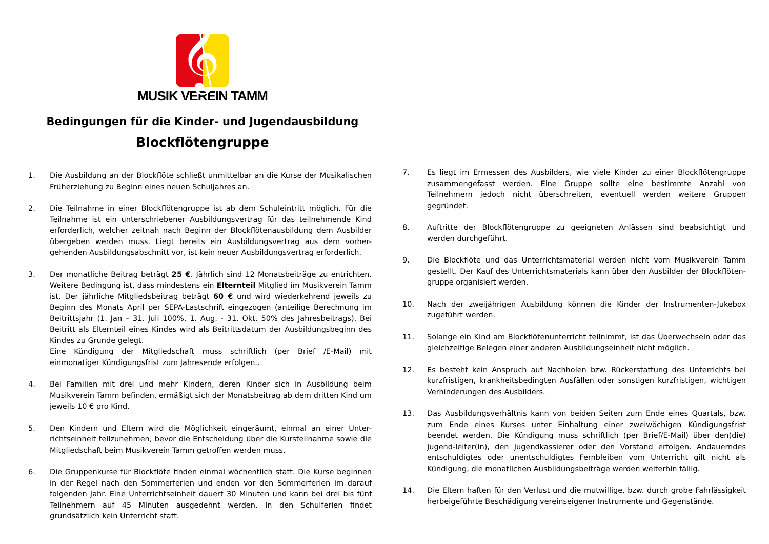𝄞
MUSIK VEREIN TAMM
Bedingungen für die Kinder- und Jugendausbildung
Blockflötengruppe
1. Die Ausbildung an der Blockflöte schließt unmittelbar an die Kurse der Musikalischen Früherziehung zu Beginn eines neuen Schuljahres an.
2. Die Teilnahme in einer Blockflötengruppe ist ab dem Schuleintritt möglich. Für die Teilnahme ist ein unterschriebener Ausbildungsvertrag für das teilnehmende Kind erforderlich, welcher zeitnah nach Beginn der Blockflötenausbildung dem Ausbilder übergeben werden muss. Liegt bereits ein Ausbildungsvertrag aus dem vorher-gehenden Ausbildungsabschnitt vor, ist kein neuer Ausbildungsvertrag erforderlich.
3. Der monatliche Beitrag beträgt 25 €. Jährlich sind 12 Monatsbeiträge zu entrichten. Weitere Bedingung ist, dass mindestens ein Elternteil Mitglied im Musikverein Tamm ist. Der jährliche Mitgliedsbeitrag beträgt 60 € und wird wiederkehrend jeweils zu Beginn des Monats April per SEPA-Lastschrift eingezogen (anteilige Berechnung im Beitrittsjahr (1. Jan – 31. Juli 100%, 1. Aug. - 31. Okt. 50% des Jahresbeitrags). Bei Beitritt als Elternteil eines Kindes wird als Beitrittsdatum der Ausbildungsbeginn des Kindes zu Grunde gelegt.
Eine Kündigung der Mitgliedschaft muss schriftlich (per Brief /E-Mail) mit einmonatiger Kündigungsfrist zum Jahresende erfolgen..
4. Bei Familien mit drei und mehr Kindern, deren Kinder sich in Ausbildung beim Musikverein Tamm befinden, ermäßigt sich der Monatsbeitrag ab dem dritten Kind um jeweils 10 € pro Kind.
5. Den Kindern und Eltern wird die Möglichkeit eingeräumt, einmal an einer Unter-richtseinheit teilzunehmen, bevor die Entscheidung über die Kursteilnahme sowie die Mitgliedschaft beim Musikverein Tamm getroffen werden muss.
6. Die Gruppenkurse für Blockflöte finden einmal wöchentlich statt. Die Kurse beginnen in der Regel nach den Sommerferien und enden vor den Sommerferien im darauf folgenden Jahr. Eine Unterrichtseinheit dauert 30 Minuten und kann bei drei bis fünf Teilnehmern auf 45 Minuten ausgedehnt werden. In den Schulferien findet grundsätzlich kein Unterricht statt.
7. Es liegt im Ermessen des Ausbilders, wie viele Kinder zu einer Blockflötengruppe zusammengefasst werden. Eine Gruppe sollte eine bestimmte Anzahl von Teilnehmern jedoch nicht überschreiten, eventuell werden weitere Gruppen gegründet.
8. Auftritte der Blockflötengruppe zu geeigneten Anlässen sind beabsichtigt und werden durchgeführt.
9. Die Blockflöte und das Unterrichtsmaterial werden nicht vom Musikverein Tamm gestellt. Der Kauf des Unterrichtsmaterials kann über den Ausbilder der Blockflöten-gruppe organisiert werden.
10. Nach der zweijährigen Ausbildung können die Kinder der Instrumenten-Jukebox zugeführt werden.
11. Solange ein Kind am Blockflötenunterricht teilnimmt, ist das Überwechseln oder das gleichzeitige Belegen einer anderen Ausbildungseinheit nicht möglich.
12. Es besteht kein Anspruch auf Nachholen bzw. Rückerstattung des Unterrichts bei kurzfristigen, krankheitsbedingten Ausfällen oder sonstigen kurzfristigen, wichtigen Verhinderungen des Ausbilders.
13. Das Ausbildungsverhältnis kann von beiden Seiten zum Ende eines Quartals, bzw. zum Ende eines Kurses unter Einhaltung einer zweiwöchigen Kündigungsfrist beendet werden. Die Kündigung muss schriftlich (per Brief/E-Mail) über den(die) Jugend-leiter(in), den Jugendkassierer oder den Vorstand erfolgen. Andauerndes entschuldigtes oder unentschuldigtes Fernbleiben vom Unterricht gilt nicht als Kündigung, die monatlichen Ausbildungsbeiträge werden weiterhin fällig.
14. Die Eltern haften für den Verlust und die mutwillige, bzw. durch grobe Fahrlässigkeit herbeigeführte Beschädigung vereinseigener Instrumente und Gegenstände.